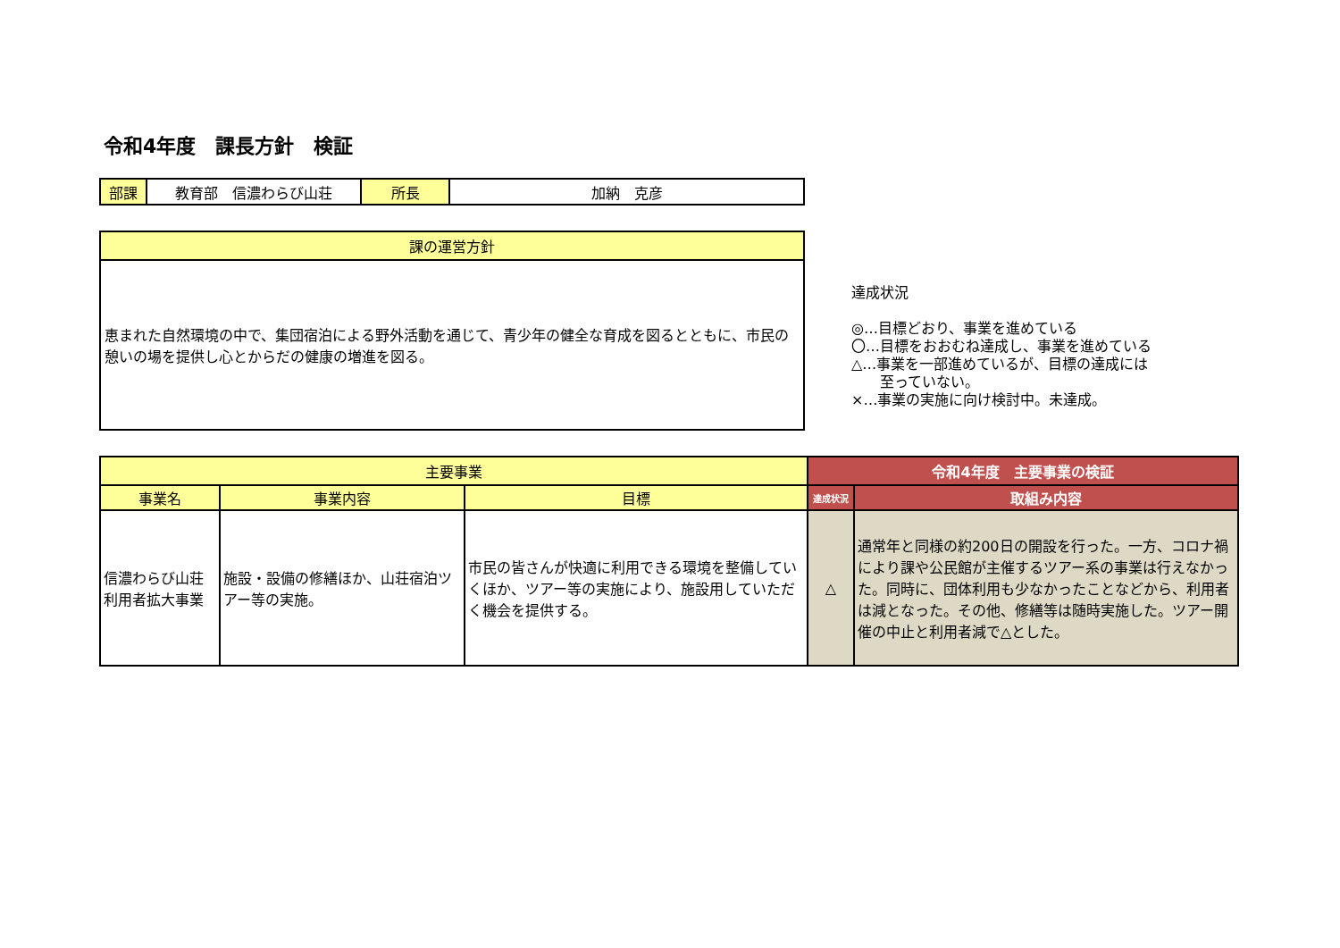令和4年度　課長方針　検証
| 部課 | 教育部 信濃わらび山荘 | 所長 | 加納 克彦 |
| 課の運営方針 |
| --- |
| 恵まれた自然環境の中で、集団宿泊による野外活動を通じて、青少年の健全な育成を図るとともに、市民の憩いの場を提供し心とからだの健康の増進を図る。 |
達成状況
◎…目標どおり、事業を進めている
〇…目標をおおむね達成し、事業を進めている
△…事業を一部進めているが、目標の達成には
　　至っていない。
×…事業の実施に向け検討中。未達成。
| 主要事業 | | | 令和4年度 主要事業の検証 | |
| --- | --- | --- | --- | --- |
| 事業名 | 事業内容 | 目標 | 達成状況 | 取組み内容 |
| 信濃わらび山荘利用者拡大事業 | 施設・設備の修繕ほか、山荘宿泊ツアー等の実施。 | 市民の皆さんが快適に利用できる環境を整備していくほか、ツアー等の実施により、施設用していただく機会を提供する。 | △ | 通常年と同様の約200日の開設を行った。一方、コロナ禍により課や公民館が主催するツアー系の事業は行えなかった。同時に、団体利用も少なかったことなどから、利用者は減となった。その他、修繕等は随時実施した。ツアー開催の中止と利用者減で△とした。 |